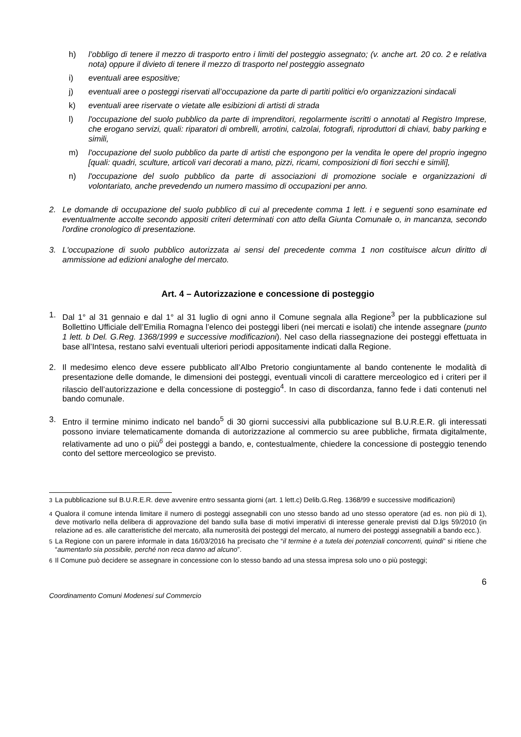h) l’obbligo di tenere il mezzo di trasporto entro i limiti del posteggio assegnato; (v. anche art. 20 co. 2 e relativa nota) oppure il divieto di tenere il mezzo di trasporto nel posteggio assegnato
i) eventuali aree espositive;
j) eventuali aree o posteggi riservati all’occupazione da parte di partiti politici e/o organizzazioni sindacali
k) eventuali aree riservate o vietate alle esibizioni di artisti di strada
l) l'occupazione del suolo pubblico da parte di imprenditori, regolarmente iscritti o annotati al Registro Imprese, che erogano servizi, quali: riparatori di ombrelli, arrotini, calzolai, fotografi, riproduttori di chiavi, baby parking e simili,
m) l'occupazione del suolo pubblico da parte di artisti che espongono per la vendita le opere del proprio ingegno [quali: quadri, sculture, articoli vari decorati a mano, pizzi, ricami, composizioni di fiori secchi e simili],
n) l'occupazione del suolo pubblico da parte di associazioni di promozione sociale e organizzazioni di volontariato, anche prevedendo un numero massimo di occupazioni per anno.
2. Le domande di occupazione del suolo pubblico di cui al precedente comma 1 lett. i e seguenti sono esaminate ed eventualmente accolte secondo appositi criteri determinati con atto della Giunta Comunale o, in mancanza, secondo l'ordine cronologico di presentazione.
3. L'occupazione di suolo pubblico autorizzata ai sensi del precedente comma 1 non costituisce alcun diritto di ammissione ad edizioni analoghe del mercato.
Art. 4 – Autorizzazione e concessione di posteggio
1. Dal 1° al 31 gennaio e dal 1° al 31 luglio di ogni anno il Comune segnala alla Regione<sup>3</sup> per la pubblicazione sul Bollettino Ufficiale dell’Emilia Romagna l’elenco dei posteggi liberi (nei mercati e isolati) che intende assegnare (punto 1 lett. b Del. G.Reg. 1368/1999 e successive modificazioni). Nel caso della riassegnazione dei posteggi effettuata in base all’Intesa, restano salvi eventuali ulteriori periodi appositamente indicati dalla Regione.
2. Il medesimo elenco deve essere pubblicato all’Albo Pretorio congiuntamente al bando contenente le modalità di presentazione delle domande, le dimensioni dei posteggi, eventuali vincoli di carattere merceologico ed i criteri per il rilascio dell’autorizzazione e della concessione di posteggio<sup>4</sup>. In caso di discordanza, fanno fede i dati contenuti nel bando comunale.
3. Entro il termine minimo indicato nel bando<sup>5</sup> di 30 giorni successivi alla pubblicazione sul B.U.R.E.R. gli interessati possono inviare telematicamente domanda di autorizzazione al commercio su aree pubbliche, firmata digitalmente, relativamente ad uno o più<sup>6</sup> dei posteggi a bando, e, contestualmente, chiedere la concessione di posteggio tenendo conto del settore merceologico se previsto.
<sup>3</sup> La pubblicazione sul B.U.R.E.R. deve avvenire entro sessanta giorni (art. 1 lett.c) Delib.G.Reg. 1368/99 e successive modificazioni)
<sup>4</sup> Qualora il comune intenda limitare il numero di posteggi assegnabili con uno stesso bando ad uno stesso operatore (ad es. non più di 1), deve motivarlo nella delibera di approvazione del bando sulla base di motivi imperativi di interesse generale previsti dal D.lgs 59/2010 (in relazione ad es. alle caratteristiche del mercato, alla numerosità dei posteggi del mercato, al numero dei posteggi assegnabili a bando ecc.).
<sup>5</sup> La Regione con un parere informale in data 16/03/2016 ha precisato che “il termine è a tutela dei potenziali concorrenti, quindi” si ritiene che “aumentarlo sia possibile, perché non reca danno ad alcuno”.
<sup>6</sup> Il Comune può decidere se assegnare in concessione con lo stesso bando ad una stessa impresa solo uno o più posteggi;
6
Coordinamento Comuni Modenesi sul Commercio